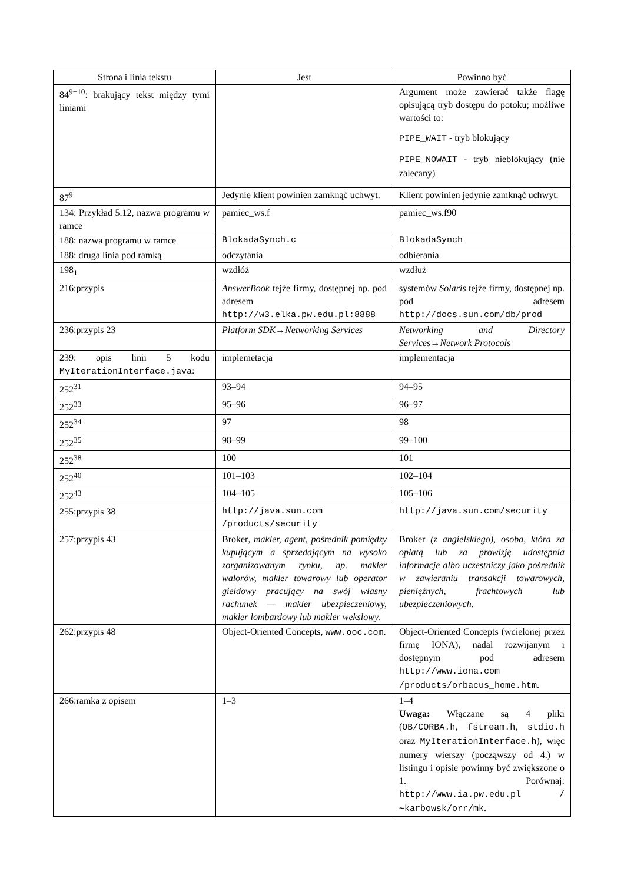| Strona i linia tekstu | Jest | Powinno być |
| --- | --- | --- |
| 84<sup>9−10</sup>: brakujący tekst między tymi liniami | | Argument może zawierać także flagę opisującą tryb dostępu do potoku; możliwe wartości to: PIPE_WAIT - tryb blokujący PIPE_NOWAIT - tryb nieblokujący (nie zalecany) |
| 87<sup>9</sup> | Jedynie klient powinien zamknąć uchwyt. | Klient powinien jedynie zamknąć uchwyt. |
| 134: Przykład 5.12, nazwa programu w ramce | pamiec_ws.f | pamiec_ws.f90 |
| 188: nazwa programu w ramce | BlokadaSynch.c | BlokadaSynch |
| 188: druga linia pod ramką | odczytania | odbierania |
| 198<sub>1</sub> | wzdłóż | wzdłuż |
| 216:przypis | AnswerBook tejże firmy, dostępnej np. pod adresem http://w3.elka.pw.edu.pl:8888 | systemów Solaris tejże firmy, dostępnej np. pod adresem http://docs.sun.com/db/prod |
| 236:przypis 23 | Platform SDK→Networking Services | Networking and Directory Services→Network Protocols |
| 239: opis linii 5 kodu MyIterationInterface.java : | implemetacja | implementacja |
| 252<sup>31</sup> | 93–94 | 94–95 |
| 252<sup>33</sup> | 95–96 | 96–97 |
| 252<sup>34</sup> | 97 | 98 |
| 252<sup>35</sup> | 98–99 | 99–100 |
| 252<sup>38</sup> | 100 | 101 |
| 252<sup>40</sup> | 101–103 | 102–104 |
| 252<sup>43</sup> | 104–105 | 105–106 |
| 255:przypis 38 | http://java.sun.com /products/security | http://java.sun.com/security |
| 257:przypis 43 | Broker , makler, agent, pośrednik pomiędzy kupującym a sprzedającym na wysoko zorganizowanym rynku, np. makler walorów, makler towarowy lub operator giełdowy pracujący na swój własny rachunek — makler ubezpieczeniowy, makler lombardowy lub makler wekslowy. | Broker (z angielskiego), osoba, która za opłatą lub za prowizję udostępnia informacje albo uczestniczy jako pośrednik w zawieraniu transakcji towarowych, pieniężnych, frachtowych lub ubezpieczeniowych. |
| 262:przypis 48 | Object-Oriented Concepts, www.ooc.com . | Object-Oriented Concepts (wcielonej przez firmę IONA), nadal rozwijanym i dostępnym pod adresem http://www.iona.com /products/orbacus_home.htm . |
| 266:ramka z opisem | 1–3 | 1–4 Uwaga: Włączane są 4 pliki ( OB/CORBA.h , fstream.h , stdio.h oraz MyIterationInterface.h ), więc numery wierszy (począwszy od 4.) w listingu i opisie powinny być zwiększone o 1. Porównaj: http://www.ia.pw.edu.pl /∼karbowsk/orr/mk . |